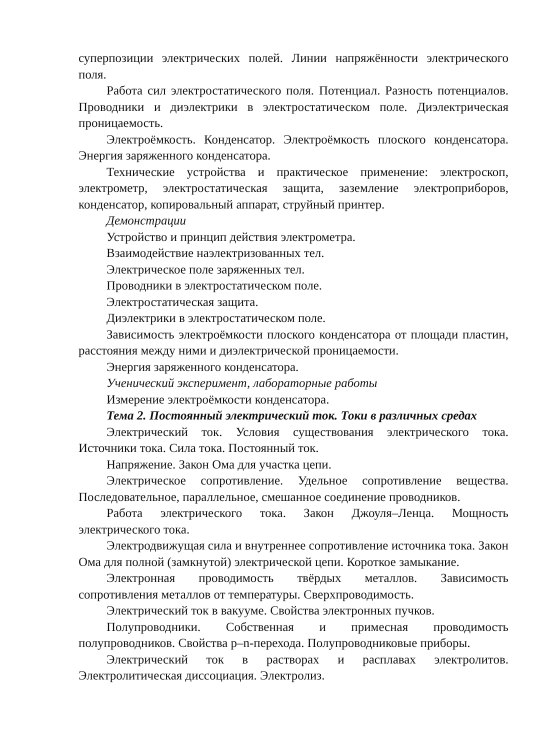суперпозиции электрических полей. Линии напряжённости электрического поля.
Работа сил электростатического поля. Потенциал. Разность потенциалов. Проводники и диэлектрики в электростатическом поле. Диэлектрическая проницаемость.
Электроёмкость. Конденсатор. Электроёмкость плоского конденсатора. Энергия заряженного конденсатора.
Технические устройства и практическое применение: электроскоп, электрометр, электростатическая защита, заземление электроприборов, конденсатор, копировальный аппарат, струйный принтер.
Демонстрации
Устройство и принцип действия электрометра.
Взаимодействие наэлектризованных тел.
Электрическое поле заряженных тел.
Проводники в электростатическом поле.
Электростатическая защита.
Диэлектрики в электростатическом поле.
Зависимость электроёмкости плоского конденсатора от площади пластин, расстояния между ними и диэлектрической проницаемости.
Энергия заряженного конденсатора.
Ученический эксперимент, лабораторные работы
Измерение электроёмкости конденсатора.
Тема 2. Постоянный электрический ток. Токи в различных средах
Электрический ток. Условия существования электрического тока. Источники тока. Сила тока. Постоянный ток.
Напряжение. Закон Ома для участка цепи.
Электрическое сопротивление. Удельное сопротивление вещества. Последовательное, параллельное, смешанное соединение проводников.
Работа электрического тока. Закон Джоуля–Ленца. Мощность электрического тока.
Электродвижущая сила и внутреннее сопротивление источника тока. Закон Ома для полной (замкнутой) электрической цепи. Короткое замыкание.
Электронная проводимость твёрдых металлов. Зависимость сопротивления металлов от температуры. Сверхпроводимость.
Электрический ток в вакууме. Свойства электронных пучков.
Полупроводники. Собственная и примесная проводимость полупроводников. Свойства p–n-перехода. Полупроводниковые приборы.
Электрический ток в растворах и расплавах электролитов. Электролитическая диссоциация. Электролиз.